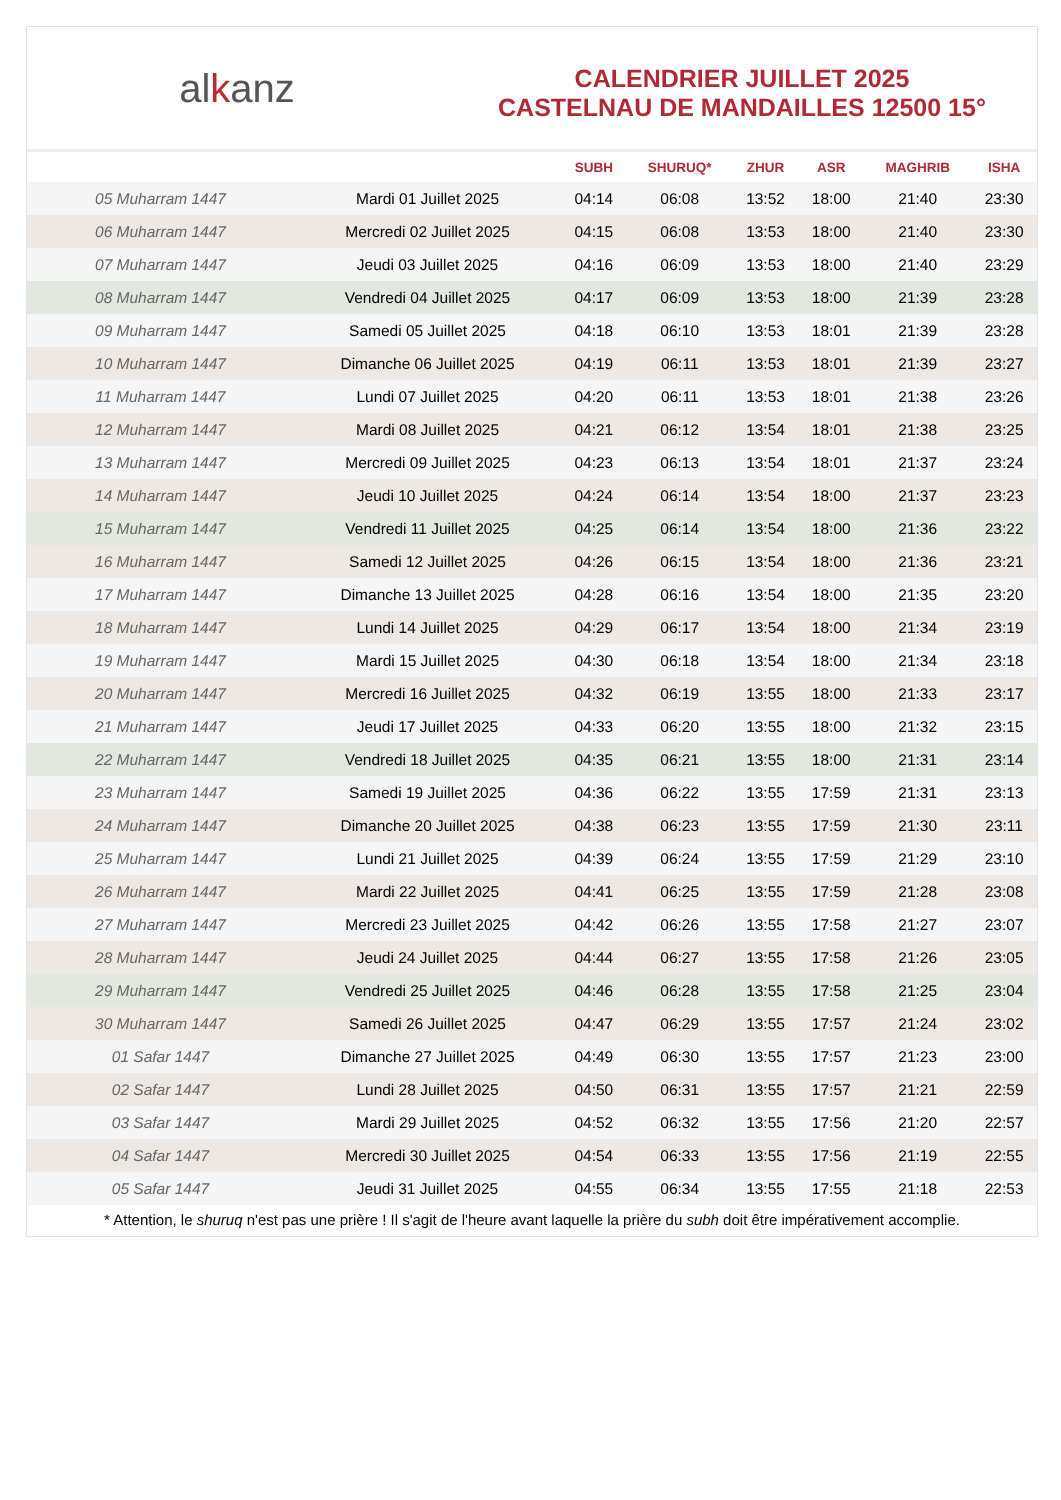alkanz
CALENDRIER JUILLET 2025
CASTELNAU DE MANDAILLES 12500 15°
| | | SUBH | SHURUQ* | ZHUR | ASR | MAGHRIB | ISHA |
| --- | --- | --- | --- | --- | --- | --- | --- |
| 05 Muharram 1447 | Mardi 01 Juillet 2025 | 04:14 | 06:08 | 13:52 | 18:00 | 21:40 | 23:30 |
| 06 Muharram 1447 | Mercredi 02 Juillet 2025 | 04:15 | 06:08 | 13:53 | 18:00 | 21:40 | 23:30 |
| 07 Muharram 1447 | Jeudi 03 Juillet 2025 | 04:16 | 06:09 | 13:53 | 18:00 | 21:40 | 23:29 |
| 08 Muharram 1447 | Vendredi 04 Juillet 2025 | 04:17 | 06:09 | 13:53 | 18:00 | 21:39 | 23:28 |
| 09 Muharram 1447 | Samedi 05 Juillet 2025 | 04:18 | 06:10 | 13:53 | 18:01 | 21:39 | 23:28 |
| 10 Muharram 1447 | Dimanche 06 Juillet 2025 | 04:19 | 06:11 | 13:53 | 18:01 | 21:39 | 23:27 |
| 11 Muharram 1447 | Lundi 07 Juillet 2025 | 04:20 | 06:11 | 13:53 | 18:01 | 21:38 | 23:26 |
| 12 Muharram 1447 | Mardi 08 Juillet 2025 | 04:21 | 06:12 | 13:54 | 18:01 | 21:38 | 23:25 |
| 13 Muharram 1447 | Mercredi 09 Juillet 2025 | 04:23 | 06:13 | 13:54 | 18:01 | 21:37 | 23:24 |
| 14 Muharram 1447 | Jeudi 10 Juillet 2025 | 04:24 | 06:14 | 13:54 | 18:00 | 21:37 | 23:23 |
| 15 Muharram 1447 | Vendredi 11 Juillet 2025 | 04:25 | 06:14 | 13:54 | 18:00 | 21:36 | 23:22 |
| 16 Muharram 1447 | Samedi 12 Juillet 2025 | 04:26 | 06:15 | 13:54 | 18:00 | 21:36 | 23:21 |
| 17 Muharram 1447 | Dimanche 13 Juillet 2025 | 04:28 | 06:16 | 13:54 | 18:00 | 21:35 | 23:20 |
| 18 Muharram 1447 | Lundi 14 Juillet 2025 | 04:29 | 06:17 | 13:54 | 18:00 | 21:34 | 23:19 |
| 19 Muharram 1447 | Mardi 15 Juillet 2025 | 04:30 | 06:18 | 13:54 | 18:00 | 21:34 | 23:18 |
| 20 Muharram 1447 | Mercredi 16 Juillet 2025 | 04:32 | 06:19 | 13:55 | 18:00 | 21:33 | 23:17 |
| 21 Muharram 1447 | Jeudi 17 Juillet 2025 | 04:33 | 06:20 | 13:55 | 18:00 | 21:32 | 23:15 |
| 22 Muharram 1447 | Vendredi 18 Juillet 2025 | 04:35 | 06:21 | 13:55 | 18:00 | 21:31 | 23:14 |
| 23 Muharram 1447 | Samedi 19 Juillet 2025 | 04:36 | 06:22 | 13:55 | 17:59 | 21:31 | 23:13 |
| 24 Muharram 1447 | Dimanche 20 Juillet 2025 | 04:38 | 06:23 | 13:55 | 17:59 | 21:30 | 23:11 |
| 25 Muharram 1447 | Lundi 21 Juillet 2025 | 04:39 | 06:24 | 13:55 | 17:59 | 21:29 | 23:10 |
| 26 Muharram 1447 | Mardi 22 Juillet 2025 | 04:41 | 06:25 | 13:55 | 17:59 | 21:28 | 23:08 |
| 27 Muharram 1447 | Mercredi 23 Juillet 2025 | 04:42 | 06:26 | 13:55 | 17:58 | 21:27 | 23:07 |
| 28 Muharram 1447 | Jeudi 24 Juillet 2025 | 04:44 | 06:27 | 13:55 | 17:58 | 21:26 | 23:05 |
| 29 Muharram 1447 | Vendredi 25 Juillet 2025 | 04:46 | 06:28 | 13:55 | 17:58 | 21:25 | 23:04 |
| 30 Muharram 1447 | Samedi 26 Juillet 2025 | 04:47 | 06:29 | 13:55 | 17:57 | 21:24 | 23:02 |
| 01 Safar 1447 | Dimanche 27 Juillet 2025 | 04:49 | 06:30 | 13:55 | 17:57 | 21:23 | 23:00 |
| 02 Safar 1447 | Lundi 28 Juillet 2025 | 04:50 | 06:31 | 13:55 | 17:57 | 21:21 | 22:59 |
| 03 Safar 1447 | Mardi 29 Juillet 2025 | 04:52 | 06:32 | 13:55 | 17:56 | 21:20 | 22:57 |
| 04 Safar 1447 | Mercredi 30 Juillet 2025 | 04:54 | 06:33 | 13:55 | 17:56 | 21:19 | 22:55 |
| 05 Safar 1447 | Jeudi 31 Juillet 2025 | 04:55 | 06:34 | 13:55 | 17:55 | 21:18 | 22:53 |
* Attention, le shuruq n'est pas une prière ! Il s'agit de l'heure avant laquelle la prière du subh doit être impérativement accomplie.